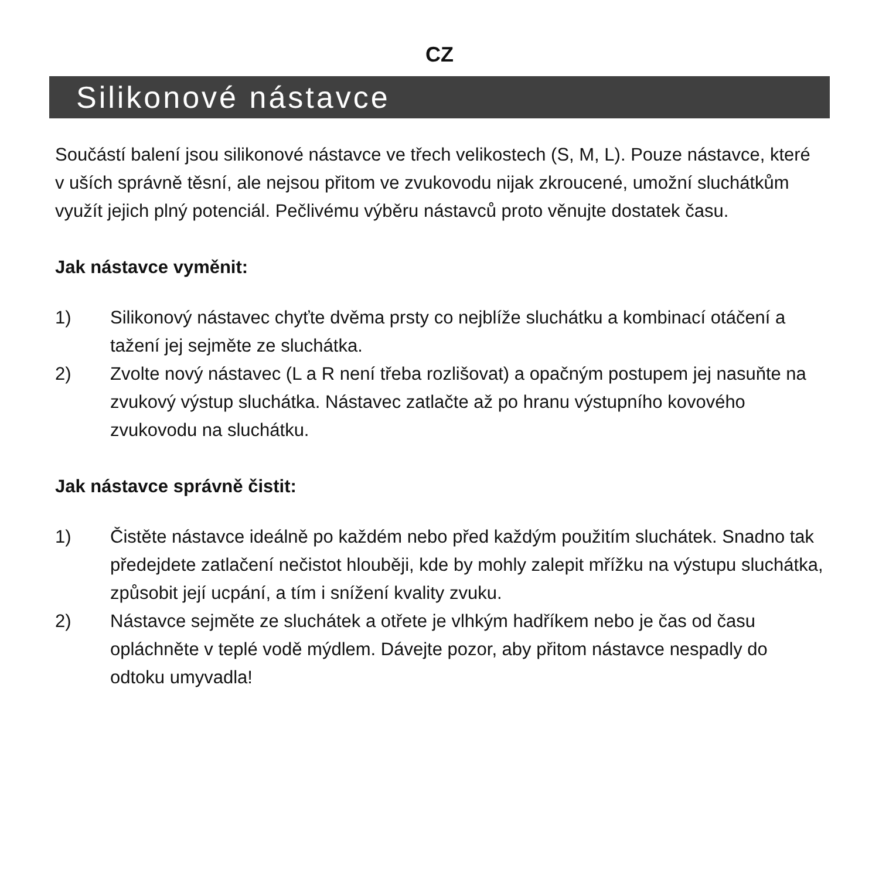CZ
Silikonové nástavce
Součástí balení jsou silikonové nástavce ve třech velikostech (S, M, L). Pouze nástavce, které v uších správně těsní, ale nejsou přitom ve zvukovodu nijak zkroucené, umožní sluchátkům využít jejich plný potenciál. Pečlivému výběru nástavců proto věnujte dostatek času.
Jak nástavce vyměnit:
1) Silikonový nástavec chyťte dvěma prsty co nejblíže sluchátku a kombinací otáčení a tažení jej sejměte ze sluchátka.
2) Zvolte nový nástavec (L a R není třeba rozlišovat) a opačným postupem jej nasuňte na zvukový výstup sluchátka. Nástavec zatlačte až po hranu výstupního kovového zvukovodu na sluchátku.
Jak nástavce správně čistit:
1) Čistěte nástavce ideálně po každém nebo před každým použitím sluchátek. Snadno tak předejdete zatlačení nečistot hlouběji, kde by mohly zalepit mřížku na výstupu sluchátka, způsobit její ucpání, a tím i snížení kvality zvuku.
2) Nástavce sejměte ze sluchátek a otřete je vlhkým hadříkem nebo je čas od času opláchněte v teplé vodě mýdlem. Dávejte pozor, aby přitom nástavce nespadly do odtoku umyvadla!